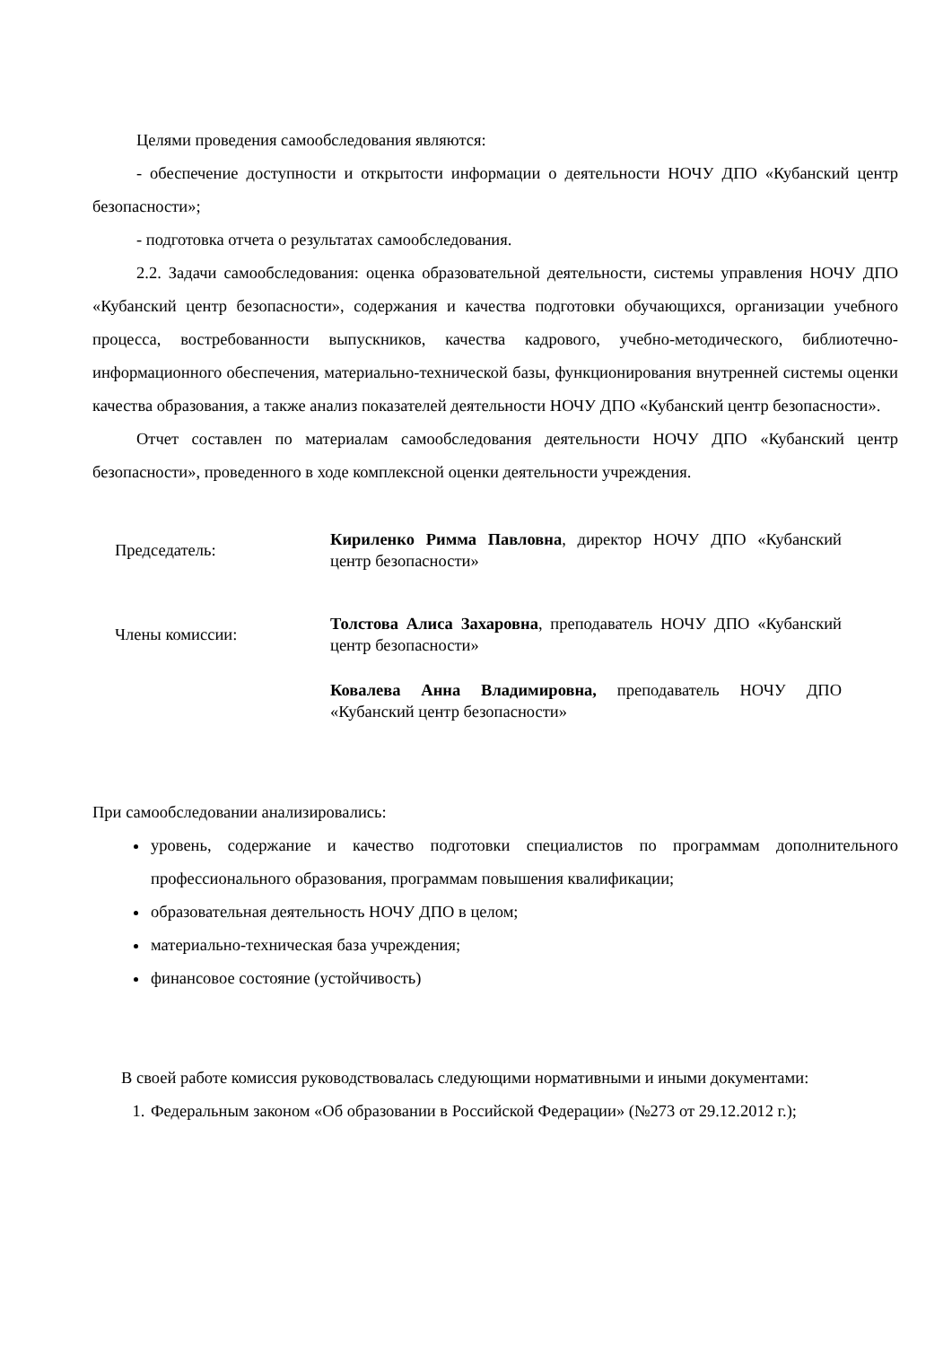Целями проведения самообследования являются:
- обеспечение доступности и открытости информации о деятельности НОЧУ ДПО «Кубанский центр безопасности»;
- подготовка отчета о результатах самообследования.
2.2. Задачи самообследования: оценка образовательной деятельности, системы управления НОЧУ ДПО «Кубанский центр безопасности», содержания и качества подготовки обучающихся, организации учебного процесса, востребованности выпускников, качества кадрового, учебно-методического, библиотечно-информационного обеспечения, материально-технической базы, функционирования внутренней системы оценки качества образования, а также анализ показателей деятельности НОЧУ ДПО «Кубанский центр безопасности».
Отчет составлен по материалам самообследования деятельности НОЧУ ДПО «Кубанский центр безопасности», проведенного в ходе комплексной оценки деятельности учреждения.
Председатель:
Кириленко Римма Павловна, директор НОЧУ ДПО «Кубанский центр безопасности»
Члены комиссии:
Толстова Алиса Захаровна, преподаватель НОЧУ ДПО «Кубанский центр безопасности»
Ковалева Анна Владимировна, преподаватель НОЧУ ДПО «Кубанский центр безопасности»
При самообследовании анализировались:
уровень, содержание и качество подготовки специалистов по программам дополнительного профессионального образования, программам повышения квалификации;
образовательная деятельность НОЧУ ДПО в целом;
материально-техническая база учреждения;
финансовое состояние (устойчивость)
В своей работе комиссия руководствовалась следующими нормативными и иными документами:
1. Федеральным законом «Об образовании в Российской Федерации» (№273 от 29.12.2012 г.);